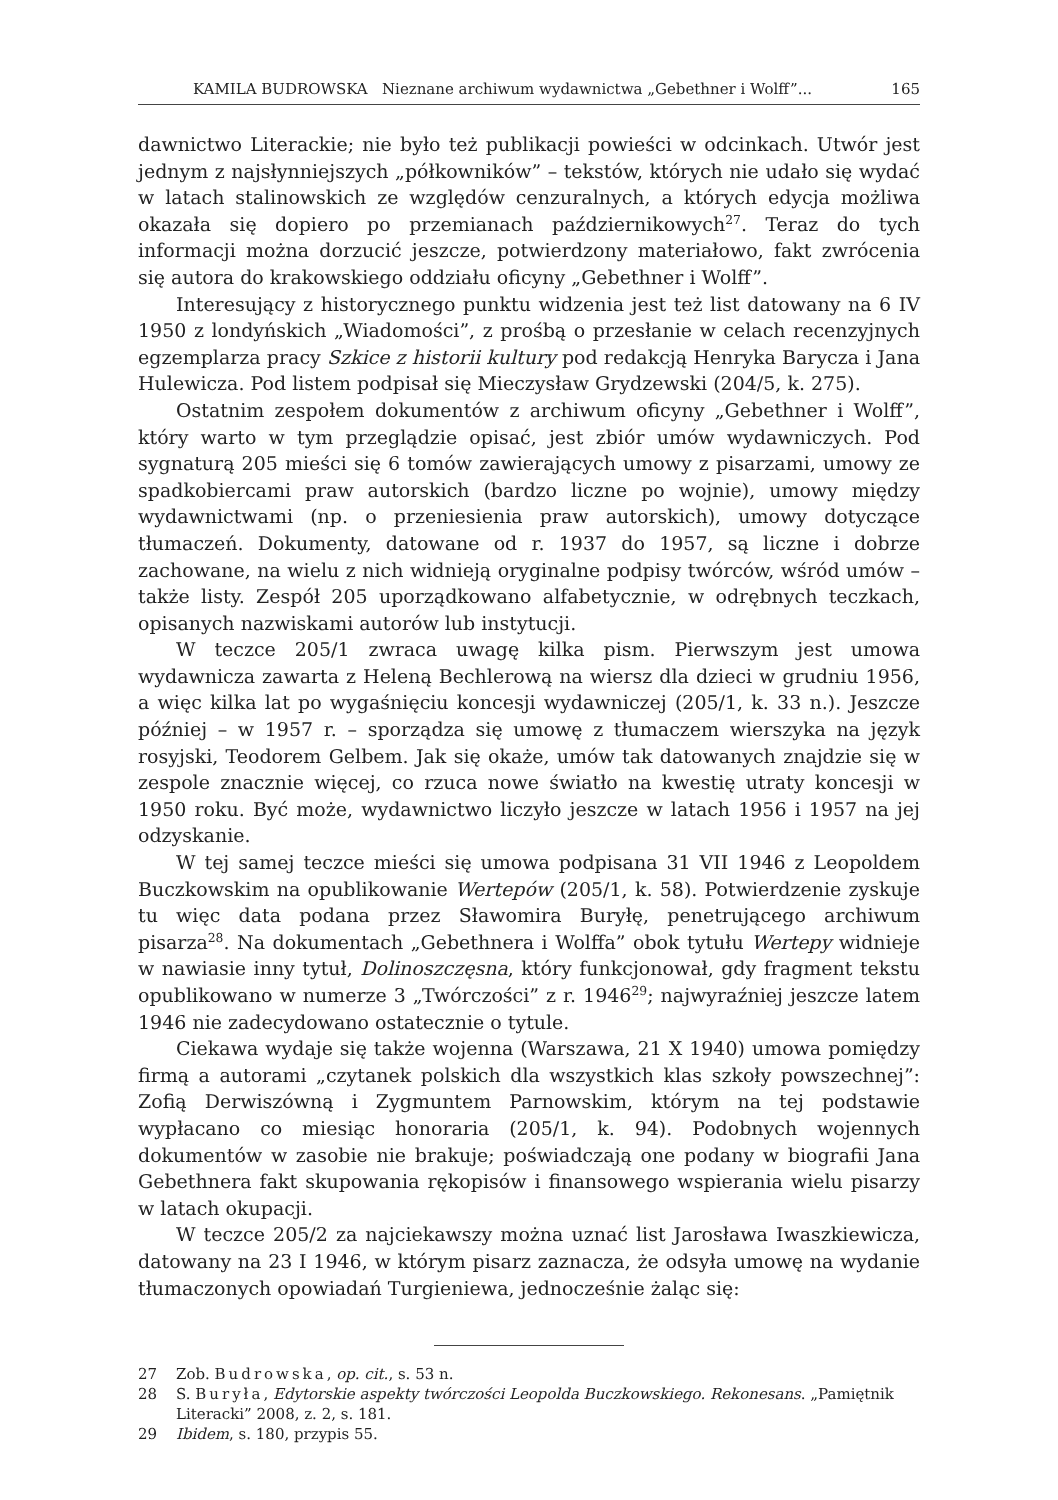KAMILA BUDROWSKA Nieznane archiwum wydawnictwa „Gebethner i Wolff”... 165
dawnictwo Literackie; nie było też publikacji powieści w odcinkach. Utwór jest jednym z najsłynniejszych „półkowników” – tekstów, których nie udało się wydać w latach stalinowskich ze względów cenzuralnych, a których edycja możliwa okazała się dopiero po przemianach październikowych<sup>27</sup>. Teraz do tych informacji można dorzucić jeszcze, potwierdzony materiałowo, fakt zwrócenia się autora do krakowskiego oddziału oficyny „Gebethner i Wolff”.
Interesujący z historycznego punktu widzenia jest też list datowany na 6 IV 1950 z londyńskich „Wiadomości”, z prośbą o przesłanie w celach recenzyjnych egzemplarza pracy Szkice z historii kultury pod redakcją Henryka Barycza i Jana Hulewicza. Pod listem podpisał się Mieczysław Grydzewski (204/5, k. 275).
Ostatnim zespołem dokumentów z archiwum oficyny „Gebethner i Wolff”, który warto w tym przeglądzie opisać, jest zbiór umów wydawniczych. Pod sygnaturą 205 mieści się 6 tomów zawierających umowy z pisarzami, umowy ze spadkobiercami praw autorskich (bardzo liczne po wojnie), umowy między wydawnictwami (np. o przeniesienia praw autorskich), umowy dotyczące tłumaczeń. Dokumenty, datowane od r. 1937 do 1957, są liczne i dobrze zachowane, na wielu z nich widnieją oryginalne podpisy twórców, wśród umów – także listy. Zespół 205 uporządkowano alfabetycznie, w odrębnych teczkach, opisanych nazwiskami autorów lub instytucji.
W teczce 205/1 zwraca uwagę kilka pism. Pierwszym jest umowa wydawnicza zawarta z Heleną Bechlerową na wiersz dla dzieci w grudniu 1956, a więc kilka lat po wygaśnięciu koncesji wydawniczej (205/1, k. 33 n.). Jeszcze później – w 1957 r. – sporządza się umowę z tłumaczem wierszyka na język rosyjski, Teodorem Gelbem. Jak się okaże, umów tak datowanych znajdzie się w zespole znacznie więcej, co rzuca nowe światło na kwestię utraty koncesji w 1950 roku. Być może, wydawnictwo liczyło jeszcze w latach 1956 i 1957 na jej odzyskanie.
W tej samej teczce mieści się umowa podpisana 31 VII 1946 z Leopoldem Buczkowskim na opublikowanie Wertepów (205/1, k. 58). Potwierdzenie zyskuje tu więc data podana przez Sławomira Buryłę, penetrującego archiwum pisarza<sup>28</sup>. Na dokumentach „Gebethnera i Wolffa” obok tytułu Wertepy widnieje w nawiasie inny tytuł, Dolinoszczęsna, który funkcjonował, gdy fragment tekstu opublikowano w numerze 3 „Twórczości” z r. 1946<sup>29</sup>; najwyraźniej jeszcze latem 1946 nie zadecydowano ostatecznie o tytule.
Ciekawa wydaje się także wojenna (Warszawa, 21 X 1940) umowa pomiędzy firmą a autorami „czytanek polskich dla wszystkich klas szkoły powszechnej”: Zofią Derwiszówną i Zygmuntem Parnowskim, którym na tej podstawie wypłacano co miesiąc honoraria (205/1, k. 94). Podobnych wojennych dokumentów w zasobie nie brakuje; poświadczają one podany w biografii Jana Gebethnera fakt skupowania rękopisów i finansowego wspierania wielu pisarzy w latach okupacji.
W teczce 205/2 za najciekawszy można uznać list Jarosława Iwaszkiewicza, datowany na 23 I 1946, w którym pisarz zaznacza, że odsyła umowę na wydanie tłumaczonych opowiadań Turgieniewa, jednocześnie żaląc się:
27 Zob. Budrowska, op. cit., s. 53 n.
28 S. Buryła, Edytorskie aspekty twórczości Leopolda Buczkowskiego. Rekonesans. „Pamiętnik Literacki” 2008, z. 2, s. 181.
29 Ibidem, s. 180, przypis 55.